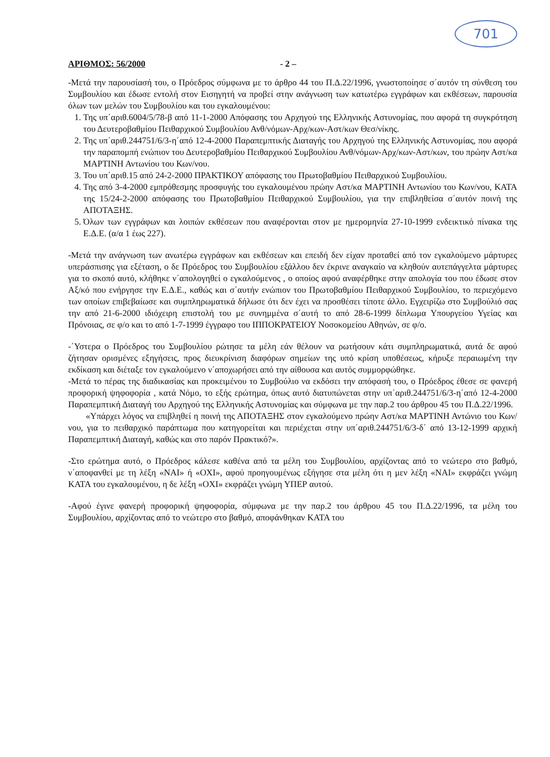701
ΑΡΙΘΜΟΣ: 56/2000 - 2 –
-Μετά την παρουσίασή του, ο Πρόεδρος σύμφωνα με το άρθρο 44 του Π.Δ.22/1996, γνωστοποίησε σ΄αυτόν τη σύνθεση του Συμβουλίου και έδωσε εντολή στον Εισηγητή να προβεί στην ανάγνωση των κατωτέρω εγγράφων και εκθέσεων, παρουσία όλων των μελών του Συμβουλίου και του εγκαλουμένου:
1. Της υπ΄αριθ.6004/5/78-β από 11-1-2000 Απόφασης του Αρχηγού της Ελληνικής Αστυνομίας, που αφορά τη συγκρότηση του Δευτεροβαθμίου Πειθαρχικού Συμβουλίου Ανθ/νόμων-Αρχ/κων-Αστ/κων Θεσ/νίκης.
2. Της υπ΄αριθ.244751/6/3-η΄από 12-4-2000 Παραπεμπτικής Διαταγής του Αρχηγού της Ελληνικής Αστυνομίας, που αφορά την παραπομπή ενώπιον του Δευτεροβαθμίου Πειθαρχικού Συμβουλίου Ανθ/νόμων-Αρχ/κων-Αστ/κων, του πρώην Αστ/κα ΜΑΡΤΙΝΗ Αντωνίου του Κων/νου.
3. Του υπ΄αριθ.15 από 24-2-2000 ΠΡΑΚΤΙΚΟΥ απόφασης του Πρωτοβαθμίου Πειθαρχικού Συμβουλίου.
4. Της από 3-4-2000 εμπρόθεσμης προσφυγής του εγκαλουμένου πρώην Αστ/κα ΜΑΡΤΙΝΗ Αντωνίου του Κων/νου, ΚΑΤΑ της 15/24-2-2000 απόφασης του Πρωτοβαθμίου Πειθαρχικού Συμβουλίου, για την επιβληθείσα σ΄αυτόν ποινή της ΑΠΟΤΑΞΗΣ.
5. Όλων των εγγράφων και λοιπών εκθέσεων που αναφέρονται στον με ημερομηνία 27-10-1999 ενδεικτικό πίνακα της Ε.Δ.Ε. (α/α 1 έως 227).
-Μετά την ανάγνωση των ανωτέρω εγγράφων και εκθέσεων και επειδή δεν είχαν προταθεί από τον εγκαλούμενο μάρτυρες υπεράσπισης για εξέταση, ο δε Πρόεδρος του Συμβουλίου εξάλλου δεν έκρινε αναγκαίο να κληθούν αυτεπάγγελτα μάρτυρες για το σκοπό αυτό, κλήθηκε ν΄απολογηθεί ο εγκαλούμενος , ο οποίος αφού αναφέρθηκε στην απολογία του που έδωσε στον Αξ/κό που ενήργησε την Ε.Δ.Ε., καθώς και σ΄αυτήν ενώπιον του Πρωτοβαθμίου Πειθαρχικού Συμβουλίου, το περιεχόμενο των οποίων επιβεβαίωσε και συμπληρωματικά δήλωσε ότι δεν έχει να προσθέσει τίποτε άλλο. Εγχειρίζω στο Συμβούλιό σας την από 21-6-2000 ιδιόχειρη επιστολή του με συνημμένα σ΄αυτή το από 28-6-1999 δίπλωμα Υπουργείου Υγείας και Πρόνοιας, σε φ/ο και το από 1-7-1999 έγγραφο του ΙΠΠΟΚΡΑΤΕΙΟΥ Νοσοκομείου Αθηνών, σε φ/ο.
-΄Υστερα ο Πρόεδρος του Συμβουλίου ρώτησε τα μέλη εάν θέλουν να ρωτήσουν κάτι συμπληρωματικά, αυτά δε αφού ζήτησαν ορισμένες εξηγήσεις, προς διευκρίνιση διαφόρων σημείων της υπό κρίση υποθέσεως, κήρυξε περαιωμένη την εκδίκαση και διέταξε τον εγκαλούμενο ν΄αποχωρήσει από την αίθουσα και αυτός συμμορφώθηκε.
-Μετά το πέρας της διαδικασίας και προκειμένου το Συμβούλιο να εκδόσει την απόφασή του, ο Πρόεδρος έθεσε σε φανερή προφορική ψηφοφορία , κατά Νόμο, το εξής ερώτημα, όπως αυτό διατυπώνεται στην υπ΄αριθ.244751/6/3-η΄από 12-4-2000 Παραπεμπτική Διαταγή του Αρχηγού της Ελληνικής Αστυνομίας και σύμφωνα με την παρ.2 του άρθρου 45 του Π.Δ.22/1996.
«Υπάρχει λόγος να επιβληθεί η ποινή της ΑΠΟΤΑΞΗΣ στον εγκαλούμενο πρώην Αστ/κα ΜΑΡΤΙΝΗ Αντώνιο του Κων/νου, για το πειθαρχικό παράπτωμα που κατηγορείται και περιέχεται στην υπ΄αριθ.244751/6/3-δ΄ από 13-12-1999 αρχική Παραπεμπτική Διαταγή, καθώς και στο παρόν Πρακτικό?».
-Στο ερώτημα αυτό, ο Πρόεδρος κάλεσε καθένα από τα μέλη του Συμβουλίου, αρχίζοντας από το νεώτερο στο βαθμό, ν΄αποφανθεί με τη λέξη «ΝΑΙ» ή «ΟΧΙ», αφού προηγουμένως εξήγησε στα μέλη ότι η μεν λέξη «ΝΑΙ» εκφράζει γνώμη ΚΑΤΑ του εγκαλουμένου, η δε λέξη «ΟΧΙ» εκφράζει γνώμη ΥΠΕΡ αυτού.
-Αφού έγινε φανερή προφορική ψηφοφορία, σύμφωνα με την παρ.2 του άρθρου 45 του Π.Δ.22/1996, τα μέλη του Συμβουλίου, αρχίζοντας από το νεώτερο στο βαθμό, αποφάνθηκαν ΚΑΤΑ του